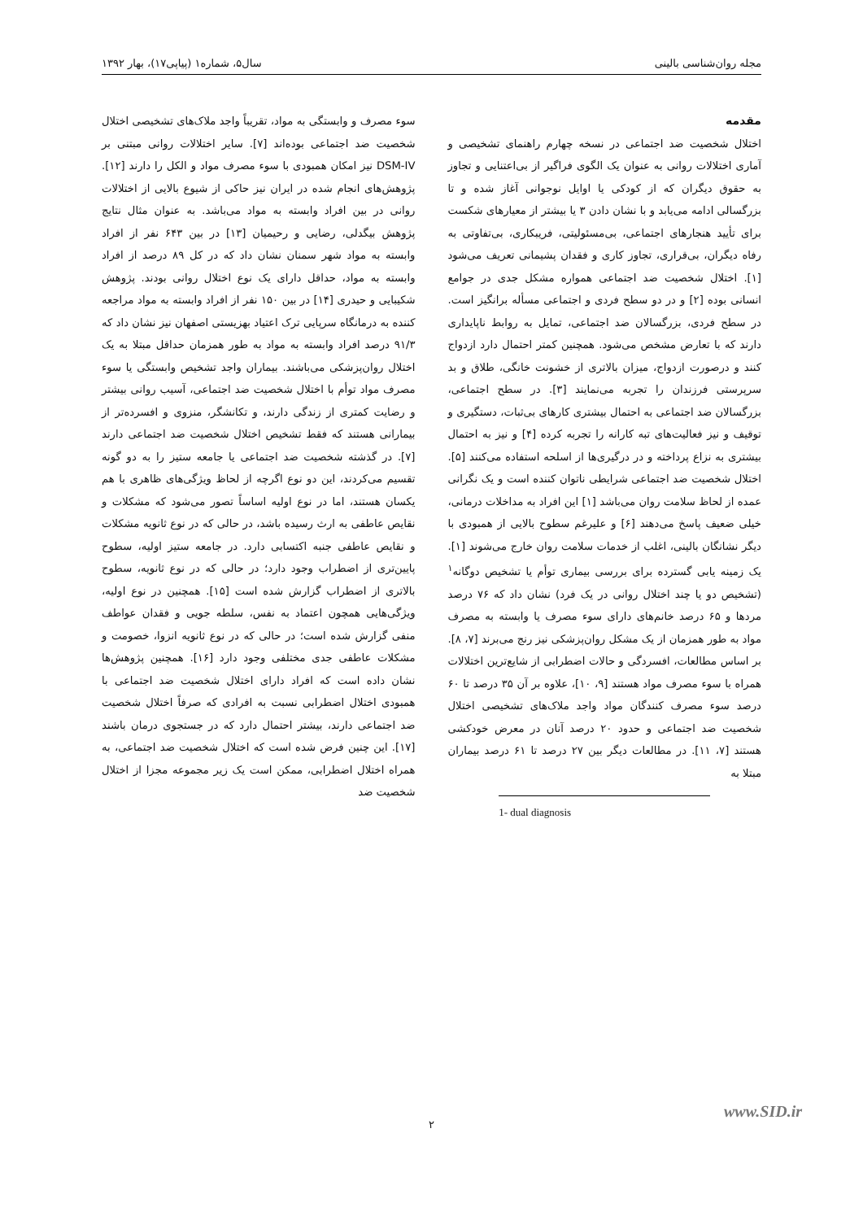مجله روان‌شناسی بالینی سال۵، شماره۱ (پیاپی۱۷)، بهار ۱۳۹۲
مقدمه
اختلال شخصیت ضد اجتماعی در نسخه چهارم راهنمای تشخیصی و آماری اختلالات روانی به عنوان یک الگوی فراگیر از بی‌اعتنایی و تجاوز به حقوق دیگران که از کودکی یا اوایل نوجوانی آغاز شده و تا بزرگسالی ادامه می‌یابد و با نشان دادن ۳ یا بیشتر از معیارهای شکست برای تأیید هنجارهای اجتماعی، بی‌مسئولیتی، فریبکاری، بی‌تفاوتی به رفاه دیگران، بی‌قراری، تجاوز کاری و فقدان پشیمانی تعریف می‌شود [۱]. اختلال شخصیت ضد اجتماعی همواره مشکل جدی در جوامع انسانی بوده [۲] و در دو سطح فردی و اجتماعی مسأله برانگیز است. در سطح فردی، بزرگسالان ضد اجتماعی، تمایل به روابط ناپایداری دارند که با تعارض مشخص می‌شود. همچنین کمتر احتمال دارد ازدواج کنند و درصورت ازدواج، میزان بالاتری از خشونت خانگی، طلاق و بد سرپرستی فرزندان را تجربه می‌نمایند [۳]. در سطح اجتماعی، بزرگسالان ضد اجتماعی به احتمال بیشتری کارهای بی‌ثبات، دستگیری و توقیف و نیز فعالیت‌های تبه کارانه را تجربه کرده [۴] و نیز به احتمال بیشتری به نزاع پرداخته و در درگیری‌ها از اسلحه استفاده می‌کنند [۵]. اختلال شخصیت ضد اجتماعی شرایطی ناتوان کننده است و یک نگرانی عمده از لحاظ سلامت روان می‌باشد [۱] این افراد به مداخلات درمانی، خیلی ضعیف پاسخ می‌دهند [۶] و علیرغم سطوح بالایی از همبودی با دیگر نشانگان بالینی، اغلب از خدمات سلامت روان خارج می‌شوند [۱]. یک زمینه یابی گسترده برای بررسی بیماری توأم یا تشخیص دوگانه<sup>۱</sup> (تشخیص دو یا چند اختلال روانی در یک فرد) نشان داد که ۷۶ درصد مردها و ۶۵ درصد خانم‌های دارای سوء مصرف یا وابسته به مصرف مواد به طور همزمان از یک مشکل روان‌پزشکی نیز رنج می‌برند [۷، ۸]. بر اساس مطالعات، افسردگی و حالات اضطرابی از شایع‌ترین اختلالات همراه با سوء مصرف مواد هستند [۹، ۱۰]، علاوه بر آن ۳۵ درصد تا ۶۰ درصد سوء مصرف کنندگان مواد واجد ملاک‌های تشخیصی اختلال شخصیت ضد اجتماعی و حدود ۲۰ درصد آنان در معرض خودکشی هستند [۷، ۱۱]. در مطالعات دیگر بین ۲۷ درصد تا ۶۱ درصد بیماران مبتلا به
1- dual diagnosis
سوء مصرف و وابستگی به مواد، تقریباً واجد ملاک‌های تشخیصی اختلال شخصیت ضد اجتماعی بوده‌اند [۷]. سایر اختلالات روانی مبتنی بر DSM-IV نیز امکان همبودی با سوء مصرف مواد و الکل را دارند [۱۲]. پژوهش‌های انجام شده در ایران نیز حاکی از شیوع بالایی از اختلالات روانی در بین افراد وابسته به مواد می‌باشد. به عنوان مثال نتایج پژوهش بیگدلی، رضایی و رحیمیان [۱۳] در بین ۶۴۳ نفر از افراد وابسته به مواد شهر سمنان نشان داد که در کل ۸۹ درصد از افراد وابسته به مواد، حداقل دارای یک نوع اختلال روانی بودند. پژوهش شکیبایی و حیدری [۱۴] در بین ۱۵۰ نفر از افراد وابسته به مواد مراجعه کننده به درمانگاه سرپایی ترک اعتیاد بهزیستی اصفهان نیز نشان داد که ۹۱/۳ درصد افراد وابسته به مواد به طور همزمان حداقل مبتلا به یک اختلال روان‌پزشکی می‌باشند. بیماران واجد تشخیص وابستگی یا سوء مصرف مواد توأم با اختلال شخصیت ضد اجتماعی، آسیب روانی بیشتر و رضایت کمتری از زندگی دارند، و تکانشگر، منزوی و افسرده‌تر از بیمارانی هستند که فقط تشخیص اختلال شخصیت ضد اجتماعی دارند [۷]. در گذشته شخصیت ضد اجتماعی یا جامعه ستیز را به دو گونه تقسیم می‌کردند، این دو نوع اگرچه از لحاظ ویژگی‌های ظاهری با هم یکسان هستند، اما در نوع اولیه اساساً تصور می‌شود که مشکلات و نقایص عاطفی به ارث رسیده باشد، در حالی که در نوع ثانویه مشکلات و نقایص عاطفی جنبه اکتسابی دارد. در جامعه ستیز اولیه، سطوح پایین‌تری از اضطراب وجود دارد؛ در حالی که در نوع ثانویه، سطوح بالاتری از اضطراب گزارش شده است [۱۵]. همچنین در نوع اولیه، ویژگی‌هایی همچون اعتماد به نفس، سلطه جویی و فقدان عواطف منفی گزارش شده است؛ در حالی که در نوع ثانویه انزوا، خصومت و مشکلات عاطفی جدی مختلفی وجود دارد [۱۶]. همچنین پژوهش‌ها نشان داده است که افراد دارای اختلال شخصیت ضد اجتماعی با همبودی اختلال اضطرابی نسبت به افرادی که صرفاً اختلال شخصیت ضد اجتماعی دارند، بیشتر احتمال دارد که در جستجوی درمان باشند [۱۷]. این چنین فرض شده است که اختلال شخصیت ضد اجتماعی، به همراه اختلال اضطرابی، ممکن است یک زیر مجموعه مجزا از اختلال شخصیت ضد
www.SID.ir
۲